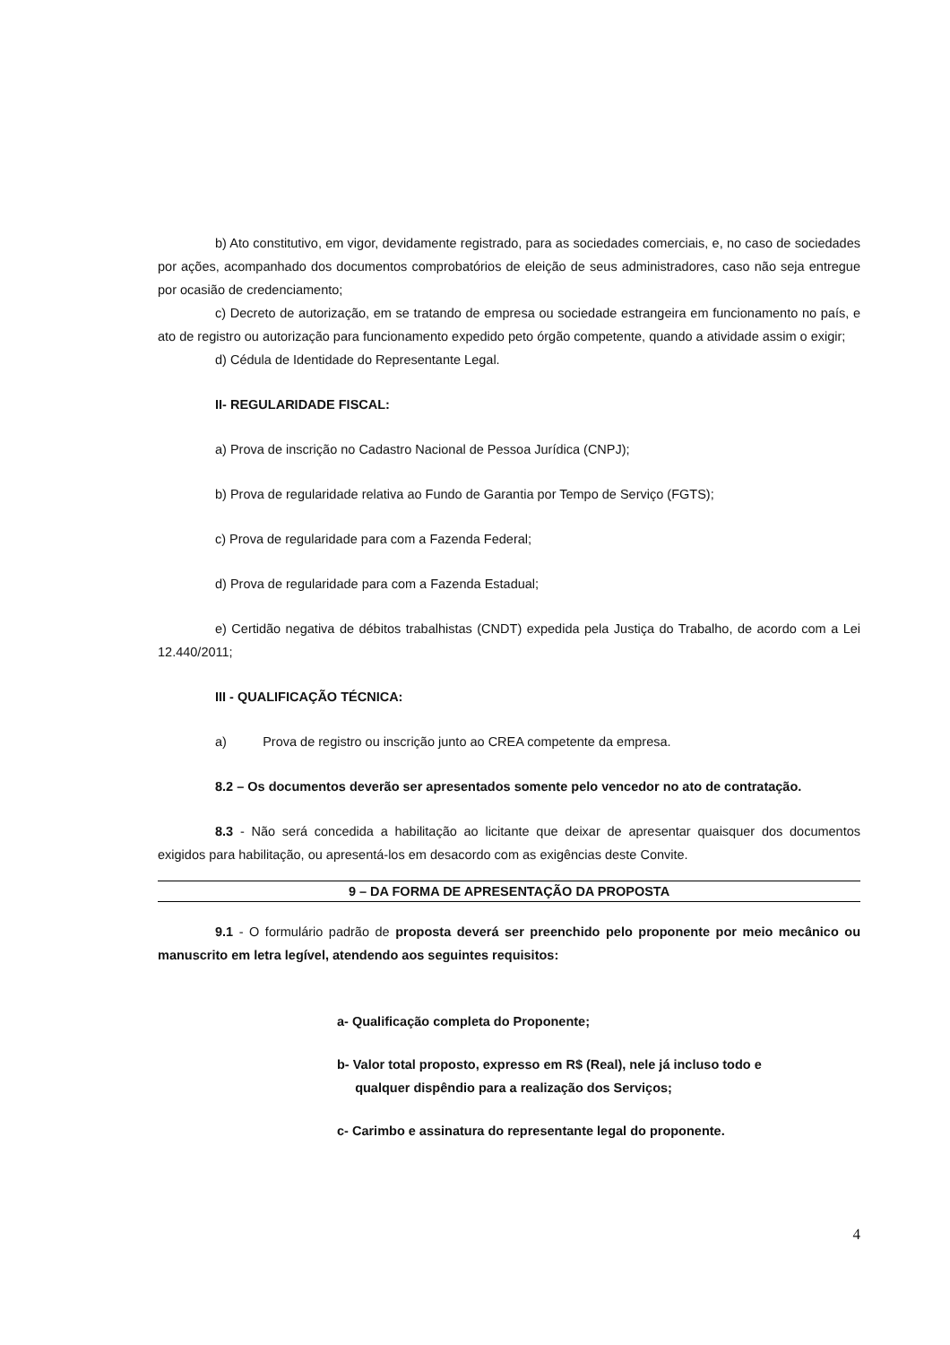b) Ato constitutivo, em vigor, devidamente registrado, para as sociedades comerciais, e, no caso de sociedades por ações, acompanhado dos documentos comprobatórios de eleição de seus administradores, caso não seja entregue por ocasião de credenciamento;
c) Decreto de autorização, em se tratando de empresa ou sociedade estrangeira em funcionamento no país, e ato de registro ou autorização para funcionamento expedido peto órgão competente, quando a atividade assim o exigir;
d) Cédula de Identidade do Representante Legal.
II- REGULARIDADE FISCAL:
a) Prova de inscrição no Cadastro Nacional de Pessoa Jurídica (CNPJ);
b) Prova de regularidade relativa ao Fundo de Garantia por Tempo de Serviço (FGTS);
c) Prova de regularidade para com a Fazenda Federal;
d) Prova de regularidade para com a Fazenda Estadual;
e) Certidão negativa de débitos trabalhistas (CNDT) expedida pela Justiça do Trabalho, de acordo com a Lei 12.440/2011;
III - QUALIFICAÇÃO TÉCNICA:
a) Prova de registro ou inscrição junto ao CREA competente da empresa.
8.2 – Os documentos deverão ser apresentados somente pelo vencedor no ato de contratação.
8.3 - Não será concedida a habilitação ao licitante que deixar de apresentar quaisquer dos documentos exigidos para habilitação, ou apresentá-los em desacordo com as exigências deste Convite.
9 – DA FORMA DE APRESENTAÇÃO DA PROPOSTA
9.1 - O formulário padrão de proposta deverá ser preenchido pelo proponente por meio mecânico ou manuscrito em letra legível, atendendo aos seguintes requisitos:
a- Qualificação completa do Proponente;
b- Valor total proposto, expresso em R$ (Real), nele já incluso todo e
qualquer dispêndio para a realização dos Serviços;
c- Carimbo e assinatura do representante legal do proponente.
4